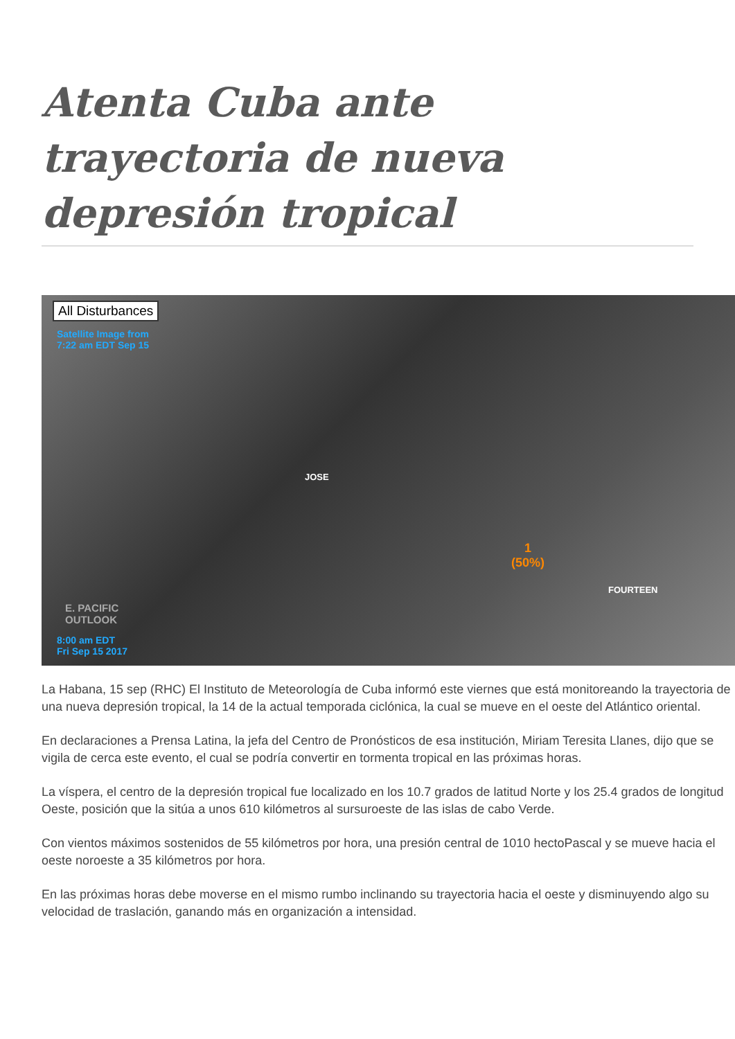Atenta Cuba ante trayectoria de nueva depresión tropical
All Disturbances
Satellite Image from
7:22 am EDT Sep 15
JOSE
1
(50%)
FOURTEEN
E. PACIFIC
OUTLOOK
8:00 am EDT
Fri Sep 15 2017
La Habana, 15 sep (RHC) El Instituto de Meteorología de Cuba informó este viernes que está monitoreando la trayectoria de una nueva depresión tropical, la 14 de la actual temporada ciclónica, la cual se mueve en el oeste del Atlántico oriental.
En declaraciones a Prensa Latina, la jefa del Centro de Pronósticos de esa institución, Miriam Teresita Llanes, dijo que se vigila de cerca este evento, el cual se podría convertir en tormenta tropical en las próximas horas.
La víspera, el centro de la depresión tropical fue localizado en los 10.7 grados de latitud Norte y los 25.4 grados de longitud Oeste, posición que la sitúa a unos 610 kilómetros al sursuroeste de las islas de cabo Verde.
Con vientos máximos sostenidos de 55 kilómetros por hora, una presión central de 1010 hectoPascal y se mueve hacia el oeste noroeste a 35 kilómetros por hora.
En las próximas horas debe moverse en el mismo rumbo inclinando su trayectoria hacia el oeste y disminuyendo algo su velocidad de traslación, ganando más en organización a intensidad.